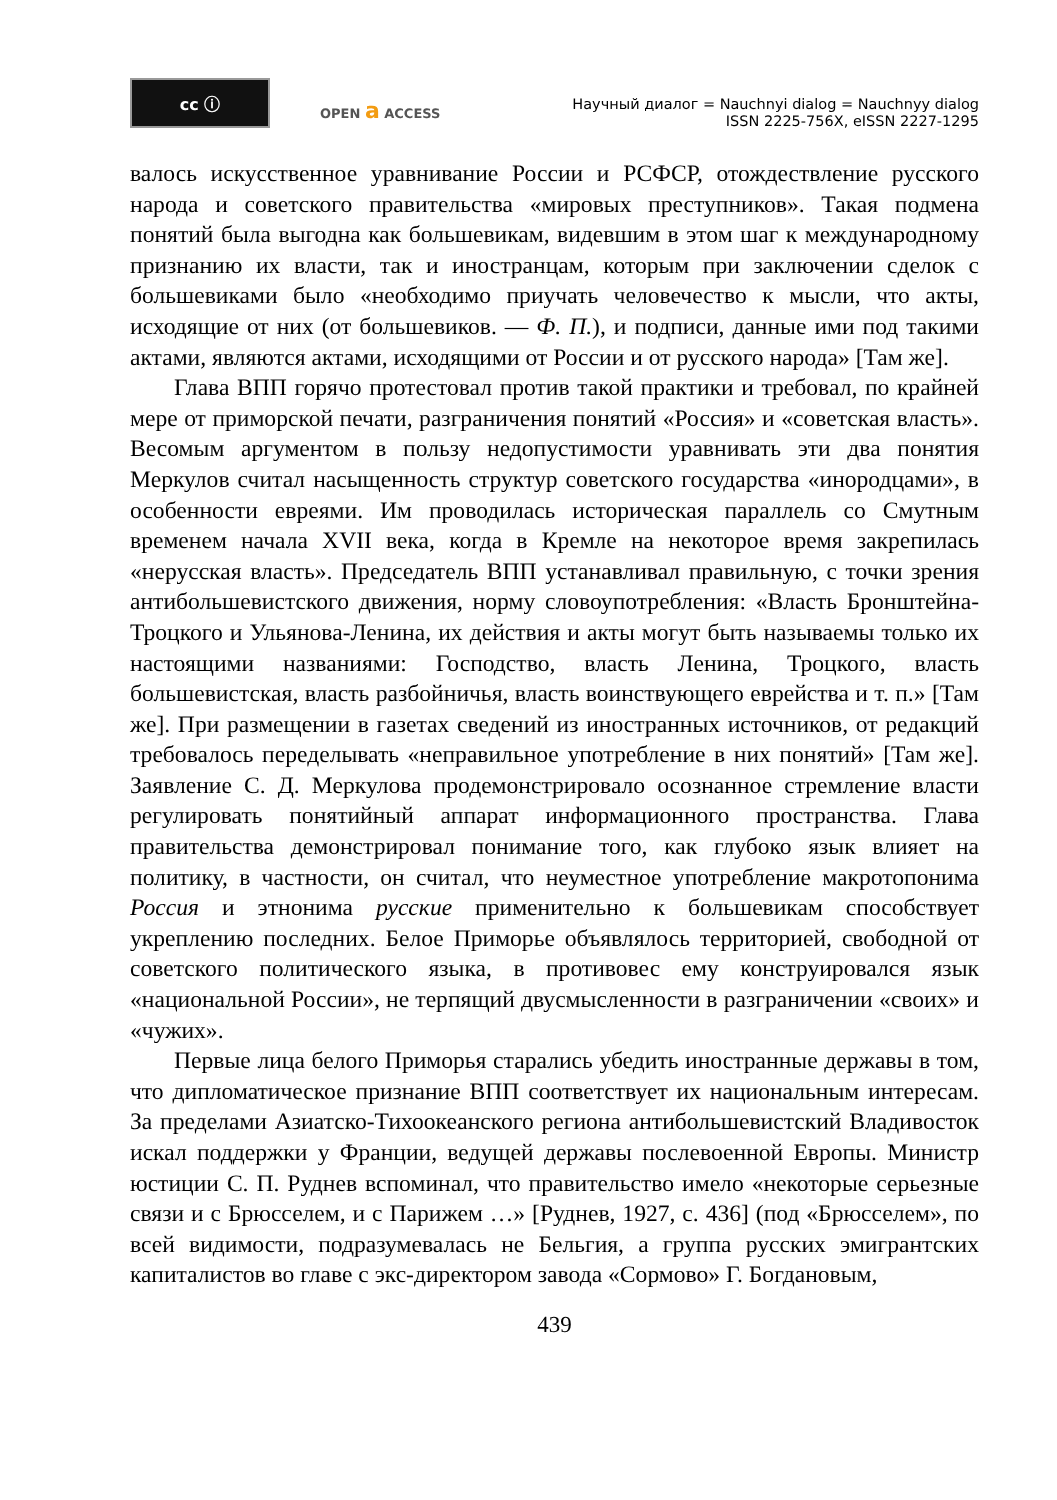cc ⓘ
OPEN a ACCESS
Научный диалог = Nauchnyi dialog = Nauchnyy dialog
ISSN 2225-756X, eISSN 2227-1295
валось искусственное уравнивание России и РСФСР, отождествление русского народа и советского правительства «мировых преступников». Такая подмена понятий была выгодна как большевикам, видевшим в этом шаг к международному признанию их власти, так и иностранцам, которым при заключении сделок с большевиками было «необходимо приучать человечество к мысли, что акты, исходящие от них (от большевиков. — Ф. П.), и подписи, данные ими под такими актами, являются актами, исходящими от России и от русского народа» [Там же].
Глава ВПП горячо протестовал против такой практики и требовал, по крайней мере от приморской печати, разграничения понятий «Россия» и «советская власть». Весомым аргументом в пользу недопустимости уравнивать эти два понятия Меркулов считал насыщенность структур советского государства «инородцами», в особенности евреями. Им проводилась историческая параллель со Смутным временем начала XVII века, когда в Кремле на некоторое время закрепилась «нерусская власть». Председатель ВПП устанавливал правильную, с точки зрения антибольшевистского движения, норму словоупотребления: «Власть Бронштейна-Троцкого и Ульянова-Ленина, их действия и акты могут быть называемы только их настоящими названиями: Господство, власть Ленина, Троцкого, власть большевистская, власть разбойничья, власть воинствующего еврейства и т. п.» [Там же]. При размещении в газетах сведений из иностранных источников, от редакций требовалось переделывать «неправильное употребление в них понятий» [Там же]. Заявление С. Д. Меркулова продемонстрировало осознанное стремление власти регулировать понятийный аппарат информационного пространства. Глава правительства демонстрировал понимание того, как глубоко язык влияет на политику, в частности, он считал, что неуместное употребление макротопонима Россия и этнонима русские применительно к большевикам способствует укреплению последних. Белое Приморье объявлялось территорией, свободной от советского политического языка, в противовес ему конструировался язык «национальной России», не терпящий двусмысленности в разграничении «своих» и «чужих».
Первые лица белого Приморья старались убедить иностранные державы в том, что дипломатическое признание ВПП соответствует их национальным интересам. За пределами Азиатско-Тихоокеанского региона антибольшевистский Владивосток искал поддержки у Франции, ведущей державы послевоенной Европы. Министр юстиции С. П. Руднев вспоминал, что правительство имело «некоторые серьезные связи и с Брюсселем, и с Парижем …» [Руднев, 1927, с. 436] (под «Брюсселем», по всей видимости, подразумевалась не Бельгия, а группа русских эмигрантских капиталистов во главе с экс-директором завода «Сормово» Г. Богдановым,
439